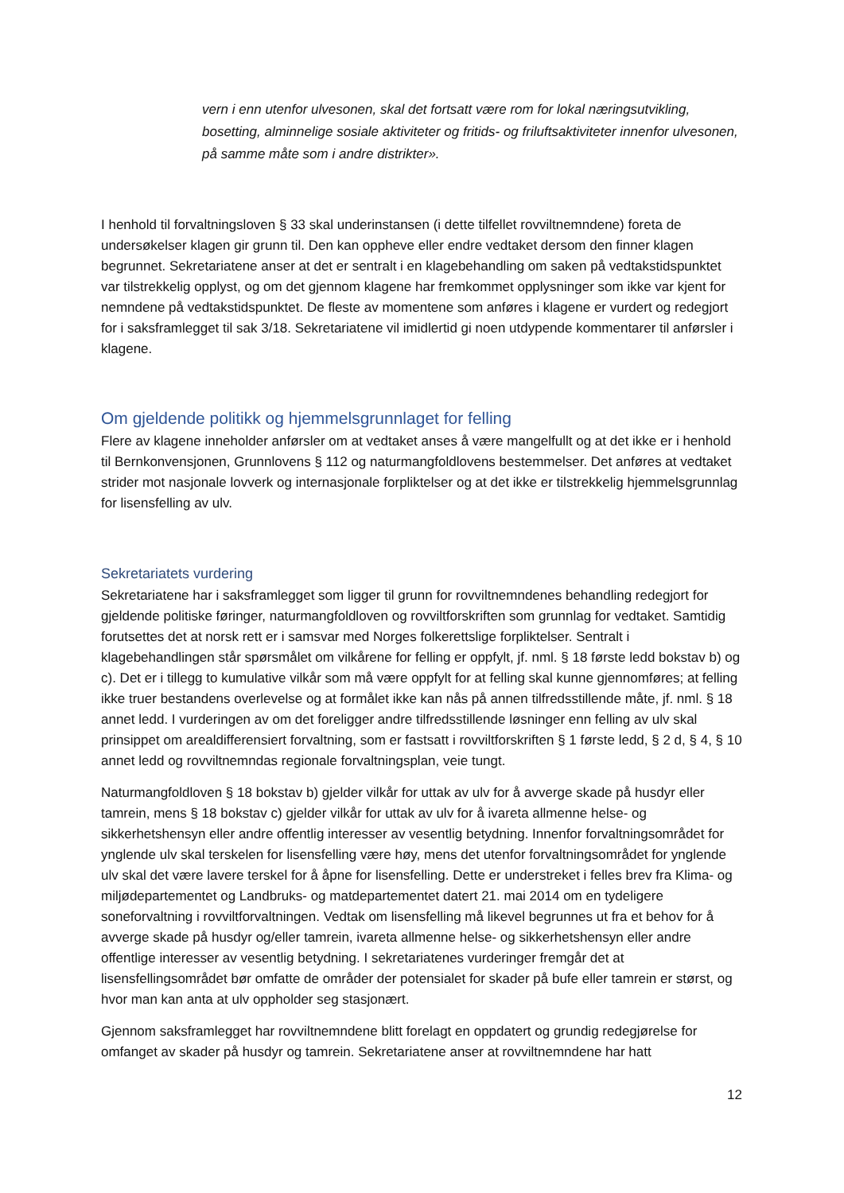vern i enn utenfor ulvesonen, skal det fortsatt være rom for lokal næringsutvikling, bosetting, alminnelige sosiale aktiviteter og fritids- og friluftsaktiviteter innenfor ulvesonen, på samme måte som i andre distrikter».
I henhold til forvaltningsloven § 33 skal underinstansen (i dette tilfellet rovviltnemndene) foreta de undersøkelser klagen gir grunn til. Den kan oppheve eller endre vedtaket dersom den finner klagen begrunnet. Sekretariatene anser at det er sentralt i en klagebehandling om saken på vedtakstidspunktet var tilstrekkelig opplyst, og om det gjennom klagene har fremkommet opplysninger som ikke var kjent for nemndene på vedtakstidspunktet. De fleste av momentene som anføres i klagene er vurdert og redegjort for i saksframlegget til sak 3/18. Sekretariatene vil imidlertid gi noen utdypende kommentarer til anførsler i klagene.
Om gjeldende politikk og hjemmelsgrunnlaget for felling
Flere av klagene inneholder anførsler om at vedtaket anses å være mangelfullt og at det ikke er i henhold til Bernkonvensjonen, Grunnlovens § 112 og naturmangfoldlovens bestemmelser. Det anføres at vedtaket strider mot nasjonale lovverk og internasjonale forpliktelser og at det ikke er tilstrekkelig hjemmelsgrunnlag for lisensfelling av ulv.
Sekretariatets vurdering
Sekretariatene har i saksframlegget som ligger til grunn for rovviltnemndenes behandling redegjort for gjeldende politiske føringer, naturmangfoldloven og rovviltforskriften som grunnlag for vedtaket. Samtidig forutsettes det at norsk rett er i samsvar med Norges folkerettslige forpliktelser. Sentralt i klagebehandlingen står spørsmålet om vilkårene for felling er oppfylt, jf. nml. § 18 første ledd bokstav b) og c). Det er i tillegg to kumulative vilkår som må være oppfylt for at felling skal kunne gjennomføres; at felling ikke truer bestandens overlevelse og at formålet ikke kan nås på annen tilfredsstillende måte, jf. nml. § 18 annet ledd. I vurderingen av om det foreligger andre tilfredsstillende løsninger enn felling av ulv skal prinsippet om arealdifferensiert forvaltning, som er fastsatt i rovviltforskriften § 1 første ledd, § 2 d, § 4, § 10 annet ledd og rovviltnemndas regionale forvaltningsplan, veie tungt.
Naturmangfoldloven § 18 bokstav b) gjelder vilkår for uttak av ulv for å avverge skade på husdyr eller tamrein, mens § 18 bokstav c) gjelder vilkår for uttak av ulv for å ivareta allmenne helse- og sikkerhetshensyn eller andre offentlig interesser av vesentlig betydning. Innenfor forvaltningsområdet for ynglende ulv skal terskelen for lisensfelling være høy, mens det utenfor forvaltningsområdet for ynglende ulv skal det være lavere terskel for å åpne for lisensfelling. Dette er understreket i felles brev fra Klima- og miljødepartementet og Landbruks- og matdepartementet datert 21. mai 2014 om en tydeligere soneforvaltning i rovviltforvaltningen. Vedtak om lisensfelling må likevel begrunnes ut fra et behov for å avverge skade på husdyr og/eller tamrein, ivareta allmenne helse- og sikkerhetshensyn eller andre offentlige interesser av vesentlig betydning. I sekretariatenes vurderinger fremgår det at lisensfellingsområdet bør omfatte de områder der potensialet for skader på bufe eller tamrein er størst, og hvor man kan anta at ulv oppholder seg stasjonært.
Gjennom saksframlegget har rovviltnemndene blitt forelagt en oppdatert og grundig redegjørelse for omfanget av skader på husdyr og tamrein. Sekretariatene anser at rovviltnemndene har hatt
12